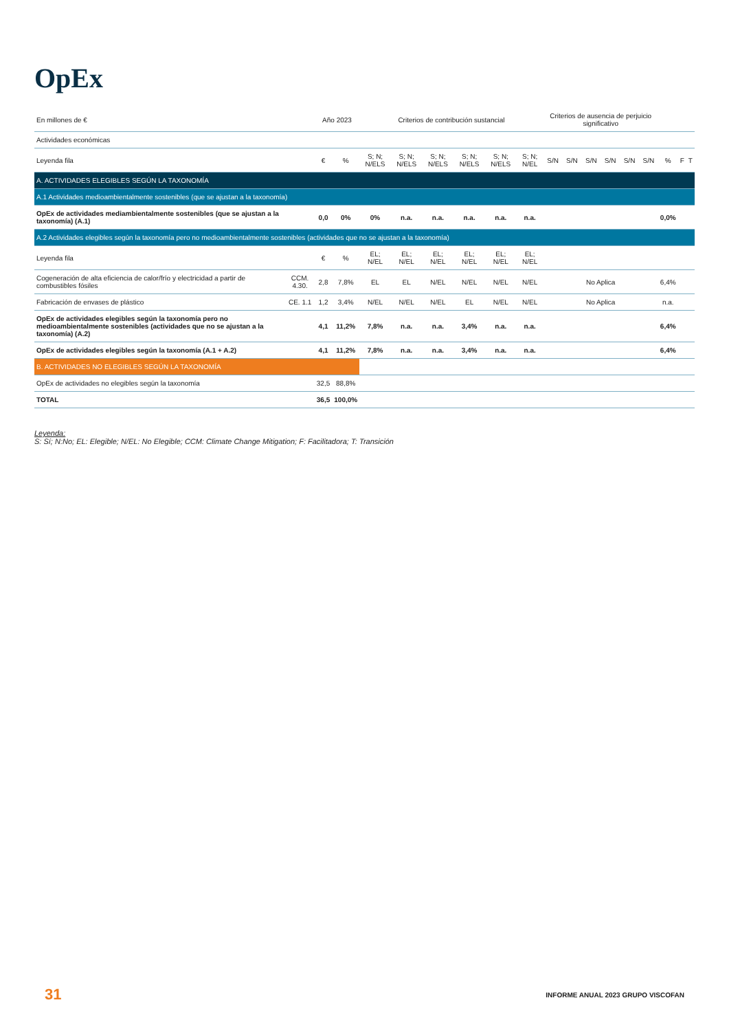OpEx
| En millones de € | | Año 2023 | | Criterios de contribución sustancial | | | | | | Criterios de ausencia de perjuicio significativo | | | | | | | | |
| --- | --- | --- | --- | --- | --- | --- | --- | --- | --- | --- | --- | --- | --- | --- | --- | --- | --- | --- |
| Actividades económicas | | | | | | | | | | | | | | | | | | |
| Leyenda fila | | € | % | S; N; N/ELS | S; N; N/ELS | S; N; N/ELS | S; N; N/ELS | S; N; N/ELS | S; N; N/EL | S/N | S/N | S/N | S/N | S/N | S/N | % | F | T |
| A. ACTIVIDADES ELEGIBLES SEGÚN LA TAXONOMÍA | | | | | | | | | | | | | | | | | | |
| A.1 Actividades medioambientalmente sostenibles (que se ajustan a la taxonomía) | | | | | | | | | | | | | | | | | | |
| OpEx de actividades mediambientalmente sostenibles (que se ajustan a la taxonomía) (A.1) | | 0,0 | 0% | 0% | n.a. | n.a. | n.a. | n.a. | n.a. | | | | | | | 0,0% | | |
| A.2 Actividades elegibles según la taxonomía pero no medioambientalmente sostenibles (actividades que no se ajustan a la taxonomía) | | | | | | | | | | | | | | | | | | |
| Leyenda fila | | € | % | EL; N/EL | EL; N/EL | EL; N/EL | EL; N/EL | EL; N/EL | EL; N/EL | | | | | | | | | |
| Cogeneración de alta eficiencia de calor/frío y electricidad a partir de combustibles fósiles | CCM. 4.30. | 2,8 | 7,8% | EL | EL | N/EL | N/EL | N/EL | N/EL | No Aplica | | | | | | 6,4% | | |
| Fabricación de envases de plástico | CE. 1.1 | 1,2 | 3,4% | N/EL | N/EL | N/EL | EL | N/EL | N/EL | No Aplica | | | | | | n.a. | | |
| OpEx de actividades elegibles según la taxonomía pero no medioambientalmente sostenibles (actividades que no se ajustan a la taxonomía) (A.2) | | 4,1 | 11,2% | 7,8% | n.a. | n.a. | 3,4% | n.a. | n.a. | | | | | | | 6,4% | | |
| OpEx de actividades elegibles según la taxonomía (A.1 + A.2) | | 4,1 | 11,2% | 7,8% | n.a. | n.a. | 3,4% | n.a. | n.a. | | | | | | | 6,4% | | |
| B. ACTIVIDADES NO ELEGIBLES SEGÚN LA TAXONOMÍA | | | | | | | | | | | | | | | | | | |
| OpEx de actividades no elegibles según la taxonomía | | 32,5 | 88,8% | | | | | | | | | | | | | | | |
| TOTAL | | 36,5 | 100,0% | | | | | | | | | | | | | | | |
Leyenda:
S: Sí; N:No; EL: Elegible; N/EL: No Elegible; CCM: Climate Change Mitigation; F: Facilitadora; T: Transición
31 INFORME ANUAL 2023 GRUPO VISCOFAN